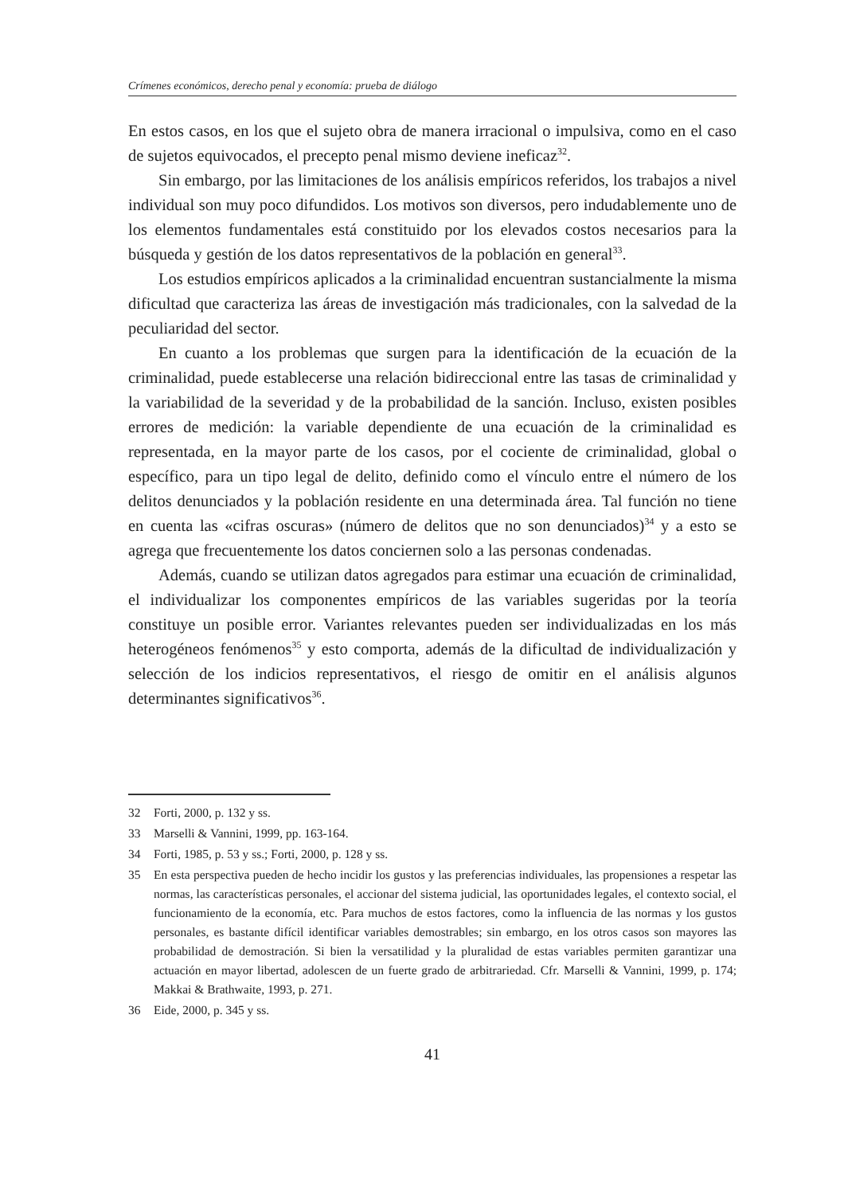Crímenes económicos, derecho penal y economía: prueba de diálogo
En estos casos, en los que el sujeto obra de manera irracional o impulsiva, como en el caso de sujetos equivocados, el precepto penal mismo deviene ineficaz<sup>32</sup>.
Sin embargo, por las limitaciones de los análisis empíricos referidos, los trabajos a nivel individual son muy poco difundidos. Los motivos son diversos, pero indudablemente uno de los elementos fundamentales está constituido por los elevados costos necesarios para la búsqueda y gestión de los datos representativos de la población en general<sup>33</sup>.
Los estudios empíricos aplicados a la criminalidad encuentran sustancialmente la misma dificultad que caracteriza las áreas de investigación más tradicionales, con la salvedad de la peculiaridad del sector.
En cuanto a los problemas que surgen para la identificación de la ecuación de la criminalidad, puede establecerse una relación bidireccional entre las tasas de criminalidad y la variabilidad de la severidad y de la probabilidad de la sanción. Incluso, existen posibles errores de medición: la variable dependiente de una ecuación de la criminalidad es representada, en la mayor parte de los casos, por el cociente de criminalidad, global o específico, para un tipo legal de delito, definido como el vínculo entre el número de los delitos denunciados y la población residente en una determinada área. Tal función no tiene en cuenta las «cifras oscuras» (número de delitos que no son denunciados)<sup>34</sup> y a esto se agrega que frecuentemente los datos conciernen solo a las personas condenadas.
Además, cuando se utilizan datos agregados para estimar una ecuación de criminalidad, el individualizar los componentes empíricos de las variables sugeridas por la teoría constituye un posible error. Variantes relevantes pueden ser individualizadas en los más heterogéneos fenómenos<sup>35</sup> y esto comporta, además de la dificultad de individualización y selección de los indicios representativos, el riesgo de omitir en el análisis algunos determinantes significativos<sup>36</sup>.
32 Forti, 2000, p. 132 y ss.
33 Marselli & Vannini, 1999, pp. 163-164.
34 Forti, 1985, p. 53 y ss.; Forti, 2000, p. 128 y ss.
35 En esta perspectiva pueden de hecho incidir los gustos y las preferencias individuales, las propensiones a respetar las normas, las características personales, el accionar del sistema judicial, las oportunidades legales, el contexto social, el funcionamiento de la economía, etc. Para muchos de estos factores, como la influencia de las normas y los gustos personales, es bastante difícil identificar variables demostrables; sin embargo, en los otros casos son mayores las probabilidad de demostración. Si bien la versatilidad y la pluralidad de estas variables permiten garantizar una actuación en mayor libertad, adolescen de un fuerte grado de arbitrariedad. Cfr. Marselli & Vannini, 1999, p. 174; Makkai & Brathwaite, 1993, p. 271.
36 Eide, 2000, p. 345 y ss.
41